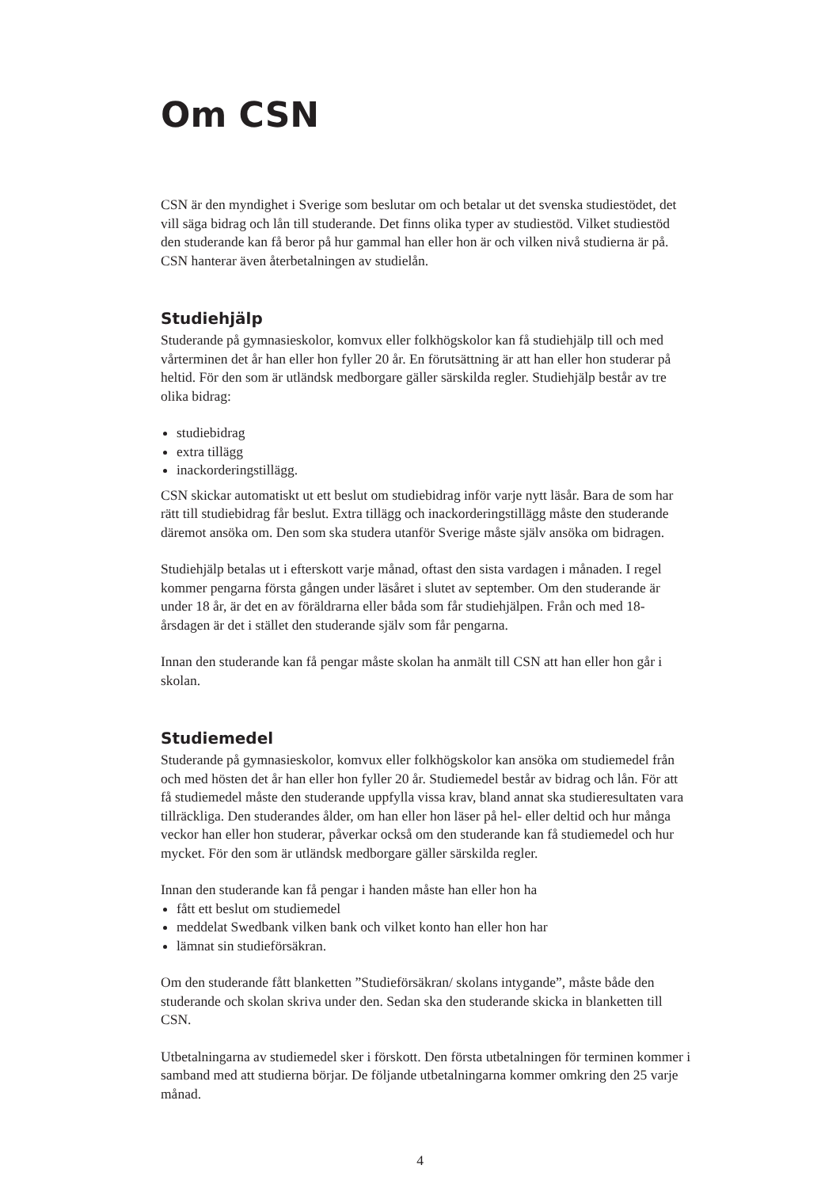Om CSN
CSN är den myndighet i Sverige som beslutar om och betalar ut det svenska studiestödet, det vill säga bidrag och lån till studerande. Det finns olika typer av studiestöd. Vilket studiestöd den studerande kan få beror på hur gammal han eller hon är och vilken nivå studierna är på. CSN hanterar även återbetalningen av studielån.
Studiehjälp
Studerande på gymnasieskolor, komvux eller folkhögskolor kan få studiehjälp till och med vårterminen det år han eller hon fyller 20 år. En förutsättning är att han eller hon studerar på heltid. För den som är utländsk medborgare gäller särskilda regler. Studiehjälp består av tre olika bidrag:
studiebidrag
extra tillägg
inackorderingstillägg.
CSN skickar automatiskt ut ett beslut om studiebidrag inför varje nytt läsår. Bara de som har rätt till studiebidrag får beslut. Extra tillägg och inackorderingstillägg måste den studerande däremot ansöka om. Den som ska studera utanför Sverige måste själv ansöka om bidragen.
Studiehjälp betalas ut i efterskott varje månad, oftast den sista vardagen i månaden. I regel kommer pengarna första gången under läsåret i slutet av september. Om den studerande är under 18 år, är det en av föräldrarna eller båda som får studiehjälpen. Från och med 18-årsdagen är det i stället den studerande själv som får pengarna.
Innan den studerande kan få pengar måste skolan ha anmält till CSN att han eller hon går i skolan.
Studiemedel
Studerande på gymnasieskolor, komvux eller folkhögskolor kan ansöka om studiemedel från och med hösten det år han eller hon fyller 20 år. Studiemedel består av bidrag och lån. För att få studiemedel måste den studerande uppfylla vissa krav, bland annat ska studieresultaten vara tillräckliga. Den studerandes ålder, om han eller hon läser på hel- eller deltid och hur många veckor han eller hon studerar, påverkar också om den studerande kan få studiemedel och hur mycket. För den som är utländsk medborgare gäller särskilda regler.
Innan den studerande kan få pengar i handen måste han eller hon ha
fått ett beslut om studiemedel
meddelat Swedbank vilken bank och vilket konto han eller hon har
lämnat sin studieförsäkran.
Om den studerande fått blanketten ”Studieförsäkran/ skolans intygande”, måste både den studerande och skolan skriva under den. Sedan ska den studerande skicka in blanketten till CSN.
Utbetalningarna av studiemedel sker i förskott. Den första utbetalningen för terminen kommer i samband med att studierna börjar. De följande utbetalningarna kommer omkring den 25 varje månad.
4